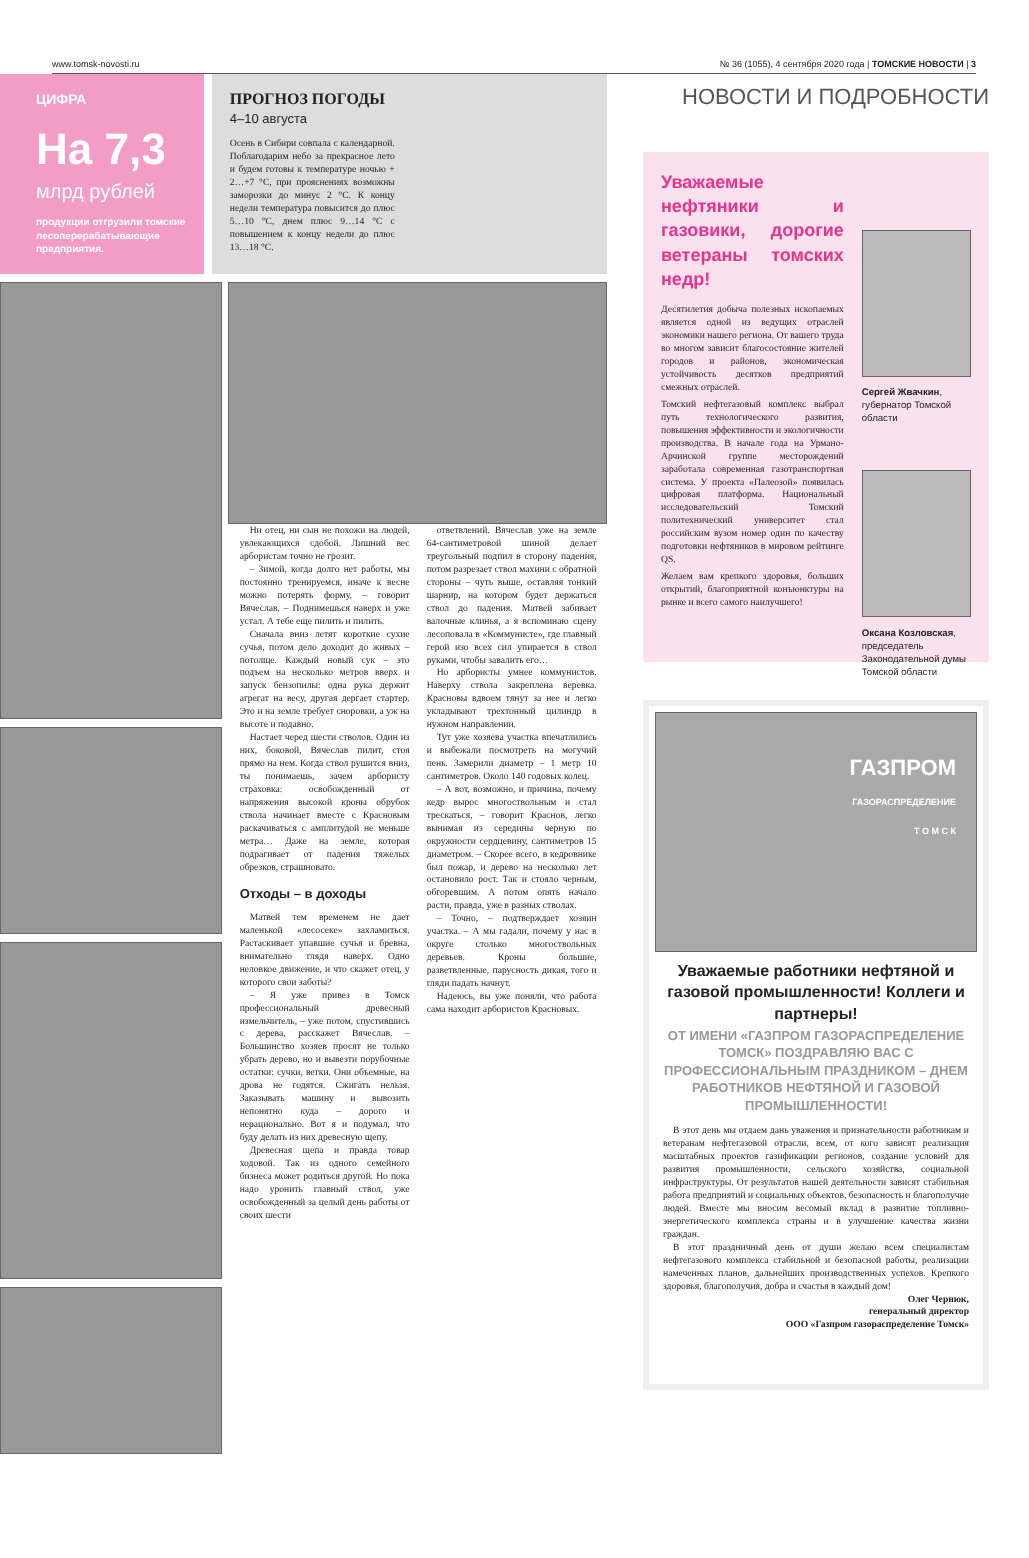www.tomsk-novosti.ru № 36 (1055), 4 сентября 2020 года | ТОМСКИЕ НОВОСТИ | 3
ЦИФРА
На 7,3
млрд рублей
продукции отгрузили томские лесоперерабатывающие предприятия.
ПРОГНОЗ ПОГОДЫ
4–10 августа
Осень в Сибири совпала с календарной. Поблагодарим небо за прекрасное лето и будем готовы к температуре ночью + 2…+7 °С, при прояснениях возможны заморозки до минус 2 °С. К концу недели температура повысится до плюс 5…10 °С, днем плюс 9…14 °С с повышением к концу недели до плюс 13…18 °С.
Ни отец, ни сын не похожи на людей, увлекающихся сдобой. Лишний вес арбористам точно не грозит.
– Зимой, когда долго нет работы, мы постоянно тренируемся, иначе к весне можно потерять форму, – говорит Вячеслав. – Поднимешься наверх и уже устал. А тебе еще пилить и пилить.
Сначала вниз летят короткие сухие сучья, потом дело доходит до живых – потолще. Каждый новый сук – это подъем на несколько метров вверх и запуск бензопилы: одна рука держит агрегат на весу, другая дергает стартер. Это и на земле требует сноровки, а уж на высоте и подавно.
Настает черед шести стволов. Один из них, боковой, Вячеслав пилит, стоя прямо на нем. Когда ствол рушится вниз, ты понимаешь, зачем арбористу страховка: освобожденный от напряжения высокой кроны обрубок ствола начинает вместе с Красновым раскачиваться с амплитудой не меньше метра… Даже на земле, которая подрагивает от падения тяжелых обрезков, страшновато.
Отходы – в доходы
Матвей тем временем не дает маленькой «лесосеке» захламиться. Растаскивает упавшие сучья и бревна, внимательно глядя наверх. Одно неловкое движение, и что скажет отец, у которого свои заботы?
– Я уже привез в Томск профессиональный древесный измельчитель, – уже потом, спустившись с дерева, расскажет Вячеслав. – Большинство хозяев просят не только убрать дерево, но и вывезти порубочные остатки: сучки, ветки. Они объемные, на дрова не годятся. Сжигать нельзя. Заказывать машину и вывозить непонятно куда – дорого и нерационально. Вот я и подумал, что буду делать из них древесную щепу.
Древесная щепа и правда товар ходовой. Так из одного семейного бизнеса может родиться другой. Но пока надо уронить главный ствол, уже освобожденный за целый день работы от своих шести
ответвлений. Вячеслав уже на земле 64-сантиметровой шиной делает треугольный подпил в сторону падения, потом разрезает ствол махини с обратной стороны – чуть выше, оставляя тонкий шарнир, на котором будет держаться ствол до падения. Матвей забивает валочные клинья, а я вспоминаю сцену лесоповала в «Коммунисте», где главный герой изо всех сил упирается в ствол руками, чтобы завалить его…
Но арбористы умнее коммунистов. Наверху ствола закреплена веревка. Красновы вдвоем тянут за нее и легко укладывают трехтонный цилиндр в нужном направлении.
Тут уже хозяева участка впечатлились и выбежали посмотреть на могучий пень. Замерили диаметр – 1 метр 10 сантиметров. Около 140 годовых колец.
– А вот, возможно, и причина, почему кедр вырос многоствольным и стал трескаться, – говорит Краснов, легко вынимая из середины черную по окружности сердцевину, сантиметров 15 диаметром. – Скорее всего, в кедровнике был пожар, и дерево на несколько лет остановило рост. Так и стояло черным, обгоревшим. А потом опять начало расти, правда, уже в разных стволах.
– Точно, – подтверждает хозяин участка. – А мы гадали, почему у нас в округе столько многоствольных деревьев. Кроны большие, разветвленные, парусность дикая, того и гляди падать начнут.
Надеюсь, вы уже поняли, что работа сама находит арбористов Красновых.
НОВОСТИ И ПОДРОБНОСТИ
Уважаемые нефтяники и газовики, дорогие ветераны томских недр!
Десятилетия добыча полезных ископаемых является одной из ведущих отраслей экономики нашего региона. От вашего труда во многом зависит благосостояние жителей городов и районов, экономическая устойчивость десятков предприятий смежных отраслей.
Томский нефтегазовый комплекс выбрал путь технологического развития, повышения эффективности и экологичности производства. В начале года на Урмано-Арчинской группе месторождений заработала современная газотранспортная система. У проекта «Палеозой» появилась цифровая платформа. Национальный исследовательский Томский политехнический университет стал российским вузом номер один по качеству подготовки нефтяников в мировом рейтинге QS.
Желаем вам крепкого здоровья, больших открытий, благоприятной конъюнктуры на рынке и всего самого наилучшего!
Сергей Жвачкин, губернатор Томской области
Оксана Козловская, председатель Законодательной думы Томской области
ГАЗПРОМ
ГАЗОРАСПРЕДЕЛЕНИЕ
Т О М С К
Уважаемые работники нефтяной и газовой промышленности! Коллеги и партнеры!
ОТ ИМЕНИ «ГАЗПРОМ ГАЗОРАСПРЕДЕЛЕНИЕ ТОМСК» ПОЗДРАВЛЯЮ ВАС С ПРОФЕССИОНАЛЬНЫМ ПРАЗДНИКОМ – ДНЕМ РАБОТНИКОВ НЕФТЯНОЙ И ГАЗОВОЙ ПРОМЫШЛЕННОСТИ!
В этот день мы отдаем дань уважения и признательности работникам и ветеранам нефтегазовой отрасли, всем, от кого зависят реализация масштабных проектов газификации регионов, создание условий для развития промышленности, сельского хозяйства, социальной инфраструктуры. От результатов нашей деятельности зависят стабильная работа предприятий и социальных объектов, безопасность и благополучие людей. Вместе мы вносим весомый вклад в развитие топливно-энергетического комплекса страны и в улучшение качества жизни граждан.
В этот праздничный день от души желаю всем специалистам нефтегазового комплекса стабильной и безопасной работы, реализации намеченных планов, дальнейших производственных успехов. Крепкого здоровья, благополучия, добра и счастья в каждый дом!
Олег Чернюк,
генеральный директор
ООО «Газпром газораспределение Томск»